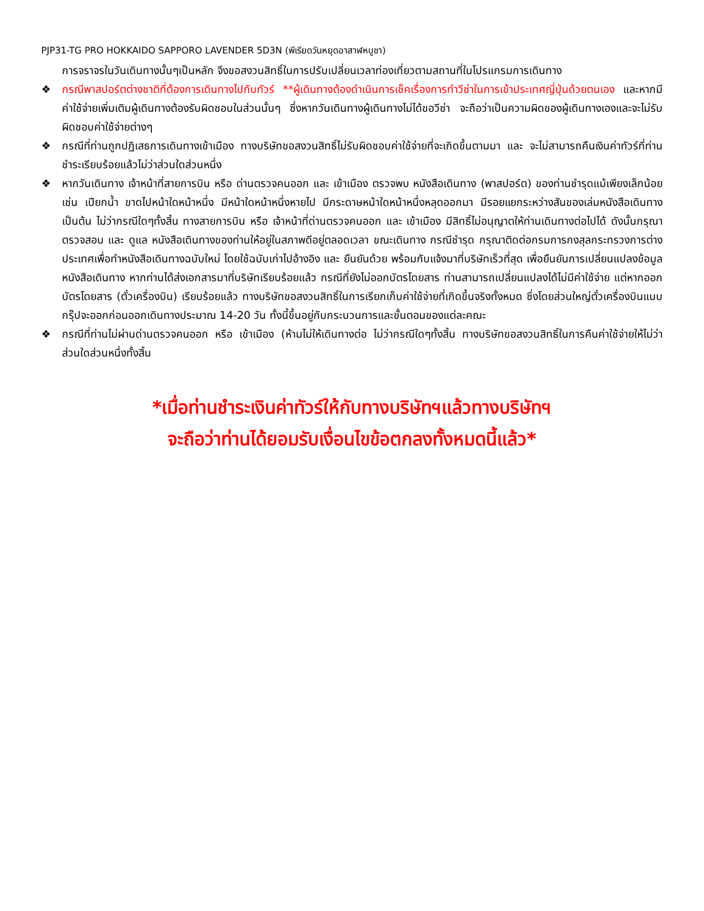PJP31-TG PRO HOKKAIDO SAPPORO LAVENDER 5D3N (พีเรียดวันหยุดอาสาฬหบูชา)
การจราจรในวันเดินทางนั้นๆเป็นหลัก จึงขอสงวนสิทธิ์ในการปรับเปลี่ยนเวลาท่องเที่ยวตามสถานที่ในโปรแกรมการเดินทาง
❖ กรณีพาสปอร์ตต่างชาติที่ต้องการเดินทางไปกับทัวร์ **ผู้เดินทางต้องดำเนินการเช็คเรื่องการทำวีซ่าในการเข้าประเทศญี่ปุ่นด้วยตนเอง และหากมีค่าใช้จ่ายเพิ่มเติมผู้เดินทางต้องรับผิดชอบในส่วนนั้นๆ ซึ่งหากวันเดินทางผู้เดินทางไม่ได้ขอวีซ่า จะถือว่าเป็นความผิดของผู้เดินทางเองและจะไม่รับผิดชอบค่าใช้จ่ายต่างๆ
❖ กรณีที่ท่านถูกปฏิเสธการเดินทางเข้าเมือง ทางบริษัทขอสงวนสิทธิ์ไม่รับผิดชอบค่าใช้จ่ายที่จะเกิดขึ้นตามมา และ จะไม่สามารถคืนเงินค่าทัวร์ที่ท่านชำระเรียบร้อยแล้วไม่ว่าส่วนใดส่วนหนึ่ง
❖ หากวันเดินทาง เจ้าหน้าที่สายการบิน หรือ ด่านตรวจคนออก และ เข้าเมือง ตรวจพบ หนังสือเดินทาง (พาสปอร์ต) ของท่านชำรุดแม้เพียงเล็กน้อย เช่น เปียกน้ำ ขาดไปหน้าใดหน้าหนึ่ง มีหน้าใดหน้าหนึ่งหายไป มีกระดาษหน้าใดหน้าหนึ่งหลุดออกมา มีรอยแยกระหว่างสันของเล่มหนังสือเดินทาง เป็นต้น ไม่ว่ากรณีใดๆทั้งสิ้น ทางสายการบิน หรือ เจ้าหน้าที่ด่านตรวจคนออก และ เข้าเมือง มีสิทธิ์ไม่อนุญาตให้ท่านเดินทางต่อไปได้ ดังนั้นกรุณาตรวจสอบ และ ดูแล หนังสือเดินทางของท่านให้อยู่ในสภาพดีอยู่ตลอดเวลา ขณะเดินทาง กรณีชำรุด กรุณาติดต่อกรมการกงสุลกระทรวงการต่างประเทศเพื่อทำหนังสือเดินทางฉบับใหม่ โดยใช้ฉบับเก่าไปอ้างอิง และ ยืนยันด้วย พร้อมกับแจ้งมาที่บริษัทเร็วที่สุด เพื่อยืนยันการเปลี่ยนแปลงข้อมูลหนังสือเดินทาง หากท่านได้ส่งเอกสารมาที่บริษัทเรียบร้อยแล้ว กรณีที่ยังไม่ออกบัตรโดยสาร ท่านสามารถเปลี่ยนแปลงได้ไม่มีค่าใช้จ่าย แต่หากออกบัตรโดยสาร (ตั๋วเครื่องบิน) เรียบร้อยแล้ว ทางบริษัทขอสงวนสิทธิ์ในการเรียกเก็บค่าใช้จ่ายที่เกิดขึ้นจริงทั้งหมด ซึ่งโดยส่วนใหญ่ตั๋วเครื่องบินแบบกรุ๊ปจะออกก่อนออกเดินทางประมาณ 14-20 วัน ทั้งนี้ขึ้นอยู่กับกระบวนการและขั้นตอนของแต่ละคณะ
❖ กรณีที่ท่านไม่ผ่านด่านตรวจคนออก หรือ เข้าเมือง (ห้ามไม่ให้เดินทางต่อ ไม่ว่ากรณีใดๆทั้งสิ้น ทางบริษัทขอสงวนสิทธิ์ในการคืนค่าใช้จ่ายให้ไม่ว่าส่วนใดส่วนหนึ่งทั้งสิ้น
*เมื่อท่านชำระเงินค่าทัวร์ให้กับทางบริษัทฯแล้วทางบริษัทฯ
จะถือว่าท่านได้ยอมรับเงื่อนไขข้อตกลงทั้งหมดนี้แล้ว*